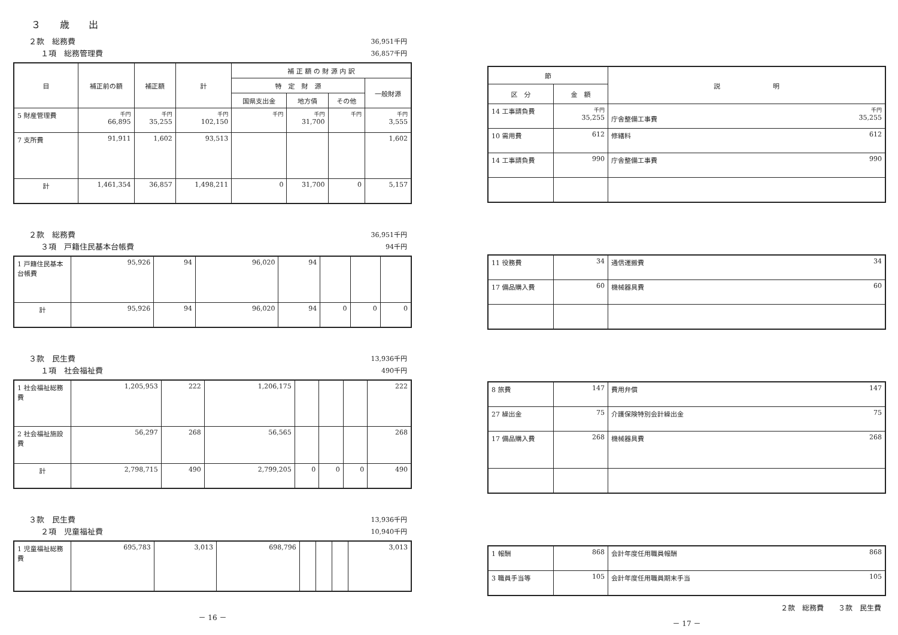３　　歳　　出
２款　総務費 36,951千円
１項　総務管理費 36,857千円
| 目 | 補正前の額 | 補正額 | 計 | 補 正 額 の 財 源 内 訳 | | | |
| --- | --- | --- | --- | --- | --- | --- | --- |
| | | | | 特 定 財 源 | | | 一般財源 |
| | | | | 国県支出金 | 地方債 | その他 | |
| 5 財産管理費 | 千円 66,895 | 千円 35,255 | 千円 102,150 | 千円 | 千円 31,700 | 千円 | 千円 3,555 |
| 7 支所費 | 91,911 | 1,602 | 93,513 | | | | 1,602 |
| 計 | 1,461,354 | 36,857 | 1,498,211 | 0 | 31,700 | 0 | 5,157 |
２款　総務費 36,951千円
３項　戸籍住民基本台帳費 94千円
| 1 戸籍住民基本台帳費 | 95,926 | 94 | 96,020 | 94 | | | |
| 計 | 95,926 | 94 | 96,020 | 94 | 0 | 0 | 0 |
３款　民生費 13,936千円
１項　社会福祉費 490千円
| 1 社会福祉総務費 | 1,205,953 | 222 | 1,206,175 | | | | 222 |
| 2 社会福祉施設費 | 56,297 | 268 | 56,565 | | | | 268 |
| 計 | 2,798,715 | 490 | 2,799,205 | 0 | 0 | 0 | 490 |
３款　民生費 13,936千円
２項　児童福祉費 10,940千円
| 1 児童福祉総務費 | 695,783 | 3,013 | 698,796 | | | | 3,013 |
－ 16 －
| 節 | | 説 明 |
| --- | --- | --- |
| 区 分 | 金 額 | |
| 14 工事請負費 | 千円 35,255 | 千円 35,255 庁舎整備工事費 |
| 10 需用費 | 612 | 修繕料 612 |
| 14 工事請負費 | 990 | 庁舎整備工事費 990 |
| 11 役務費 | 34 | 通信運搬費 34 |
| 17 備品購入費 | 60 | 機械器具費 60 |
| 8 旅費 | 147 | 費用弁償 147 |
| 27 繰出金 | 75 | 介護保険特別会計繰出金 75 |
| 17 備品購入費 | 268 | 機械器具費 268 |
| 1 報酬 | 868 | 会計年度任用職員報酬 868 |
| 3 職員手当等 | 105 | 会計年度任用職員期末手当 105 |
２款　総務費　　３款　民生費
－ 17 －